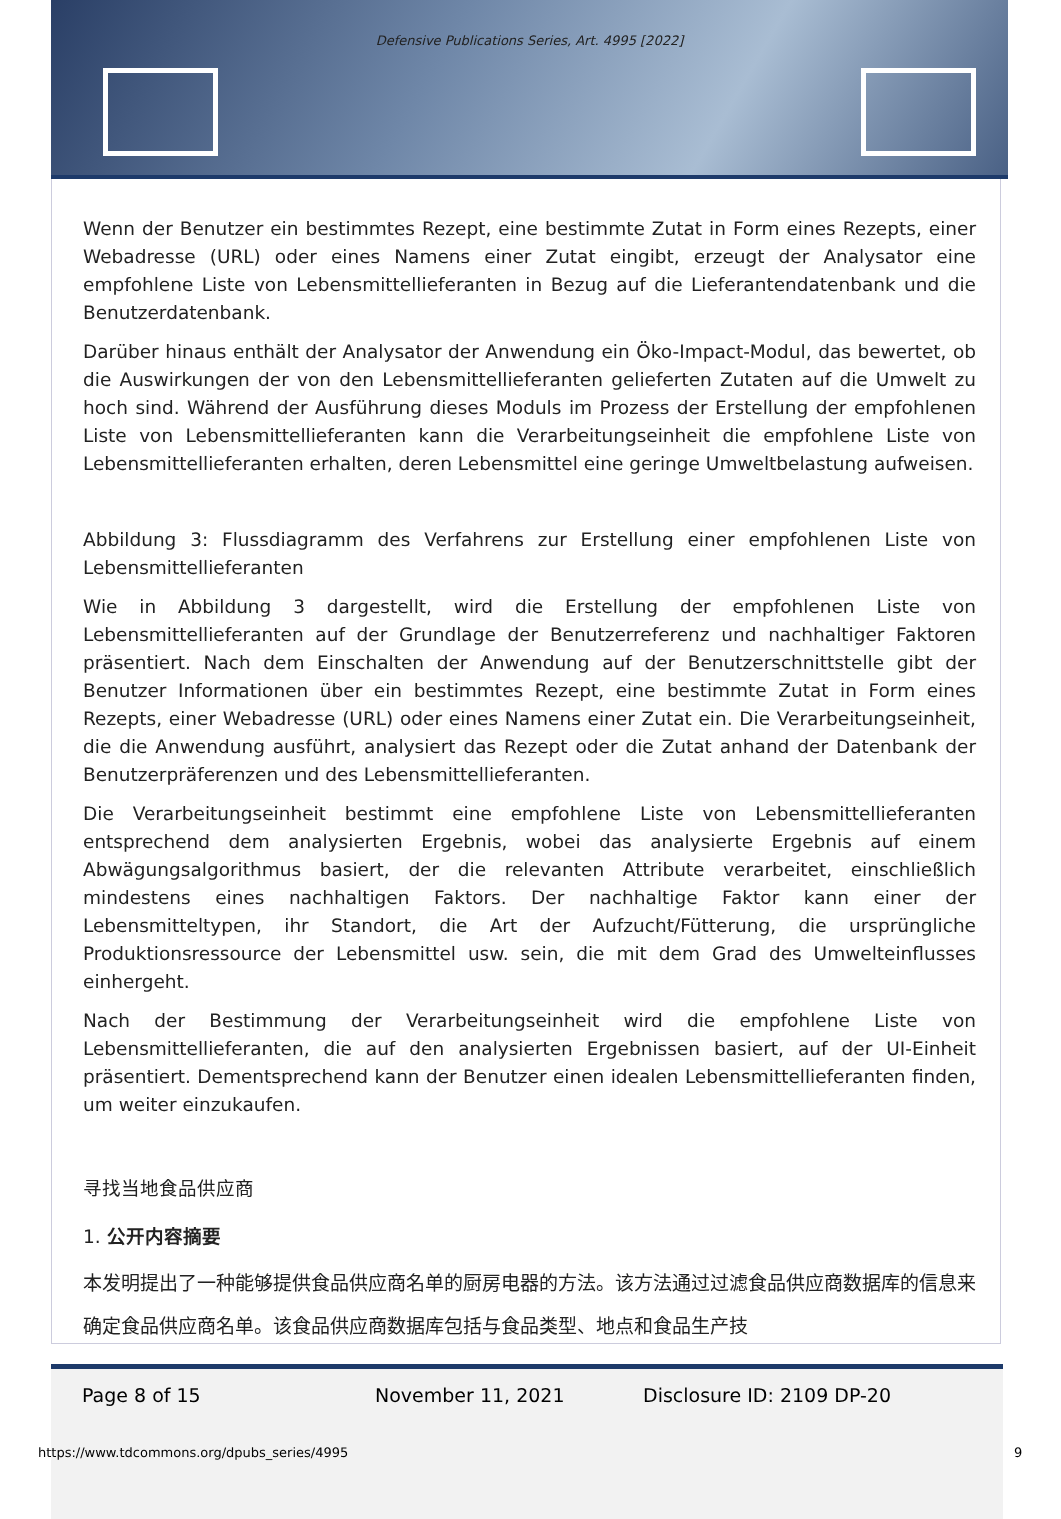Defensive Publications Series, Art. 4995 [2022]
Wenn der Benutzer ein bestimmtes Rezept, eine bestimmte Zutat in Form eines Rezepts, einer Webadresse (URL) oder eines Namens einer Zutat eingibt, erzeugt der Analysator eine empfohlene Liste von Lebensmittellieferanten in Bezug auf die Lieferantendatenbank und die Benutzerdatenbank.
Darüber hinaus enthält der Analysator der Anwendung ein Öko-Impact-Modul, das bewertet, ob die Auswirkungen der von den Lebensmittellieferanten gelieferten Zutaten auf die Umwelt zu hoch sind. Während der Ausführung dieses Moduls im Prozess der Erstellung der empfohlenen Liste von Lebensmittellieferanten kann die Verarbeitungseinheit die empfohlene Liste von Lebensmittellieferanten erhalten, deren Lebensmittel eine geringe Umweltbelastung aufweisen.
Abbildung 3: Flussdiagramm des Verfahrens zur Erstellung einer empfohlenen Liste von Lebensmittellieferanten
Wie in Abbildung 3 dargestellt, wird die Erstellung der empfohlenen Liste von Lebensmittellieferanten auf der Grundlage der Benutzerreferenz und nachhaltiger Faktoren präsentiert. Nach dem Einschalten der Anwendung auf der Benutzerschnittstelle gibt der Benutzer Informationen über ein bestimmtes Rezept, eine bestimmte Zutat in Form eines Rezepts, einer Webadresse (URL) oder eines Namens einer Zutat ein. Die Verarbeitungseinheit, die die Anwendung ausführt, analysiert das Rezept oder die Zutat anhand der Datenbank der Benutzerpräferenzen und des Lebensmittellieferanten.
Die Verarbeitungseinheit bestimmt eine empfohlene Liste von Lebensmittellieferanten entsprechend dem analysierten Ergebnis, wobei das analysierte Ergebnis auf einem Abwägungsalgorithmus basiert, der die relevanten Attribute verarbeitet, einschließlich mindestens eines nachhaltigen Faktors. Der nachhaltige Faktor kann einer der Lebensmitteltypen, ihr Standort, die Art der Aufzucht/Fütterung, die ursprüngliche Produktionsressource der Lebensmittel usw. sein, die mit dem Grad des Umwelteinflusses einhergeht.
Nach der Bestimmung der Verarbeitungseinheit wird die empfohlene Liste von Lebensmittellieferanten, die auf den analysierten Ergebnissen basiert, auf der UI-Einheit präsentiert. Dementsprechend kann der Benutzer einen idealen Lebensmittellieferanten finden, um weiter einzukaufen.
寻找当地食品供应商
1. 公开内容摘要
本发明提出了一种能够提供食品供应商名单的厨房电器的方法。该方法通过过滤食品供应商数据库的信息来确定食品供应商名单。该食品供应商数据库包括与食品类型、地点和食品生产技
Page 8 of 15 November 11, 2021 Disclosure ID: 2109 DP-20
https://www.tdcommons.org/dpubs_series/4995
9